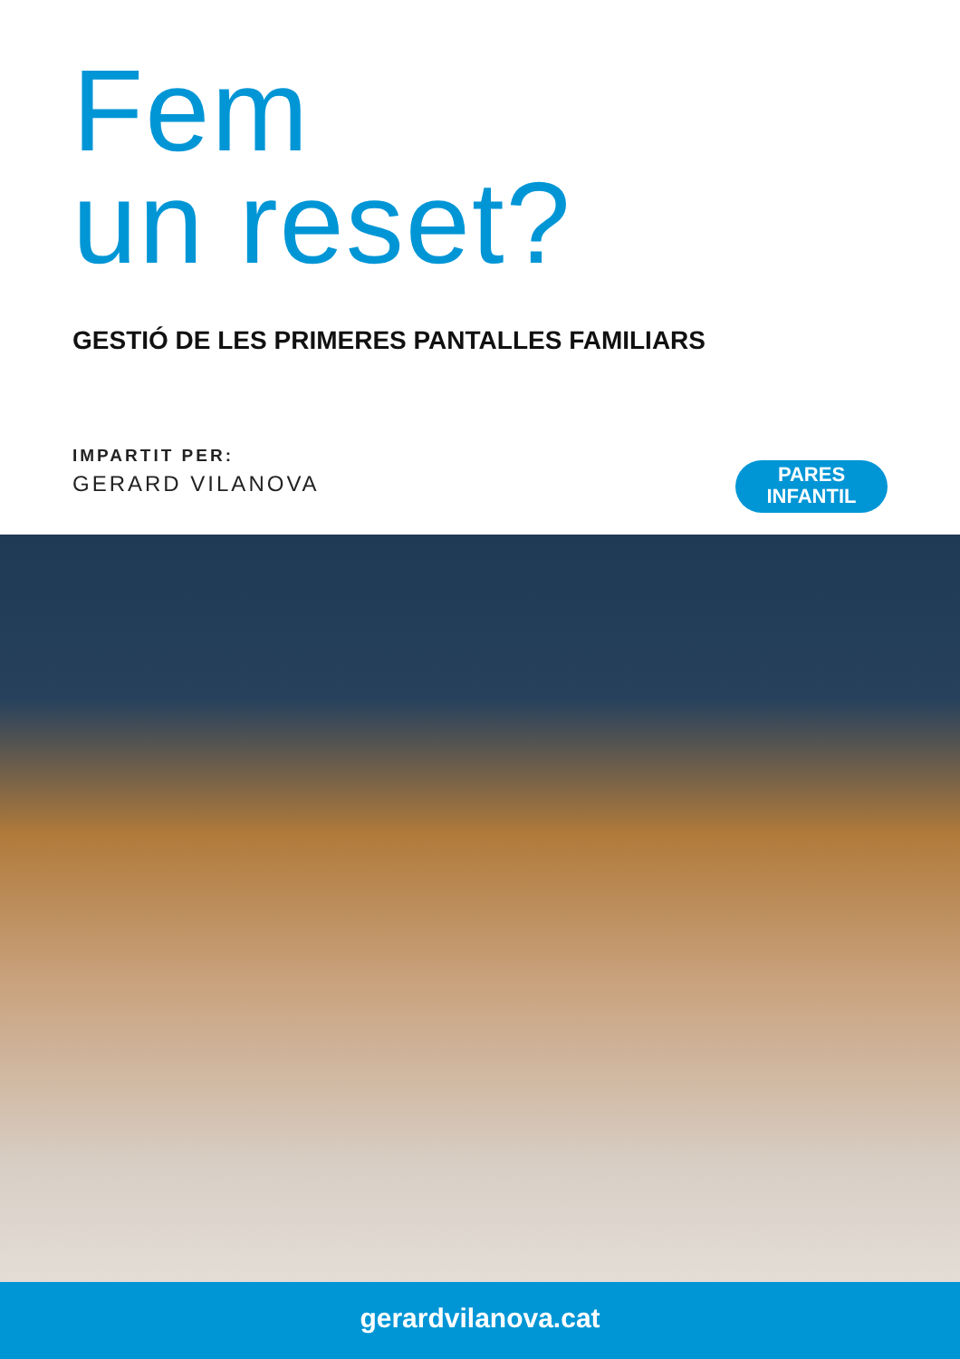Fem
un reset?
GESTIÓ DE LES PRIMERES PANTALLES FAMILIARS
IMPARTIT PER:
GERARD VILANOVA
PARES
INFANTIL
gerardvilanova.cat